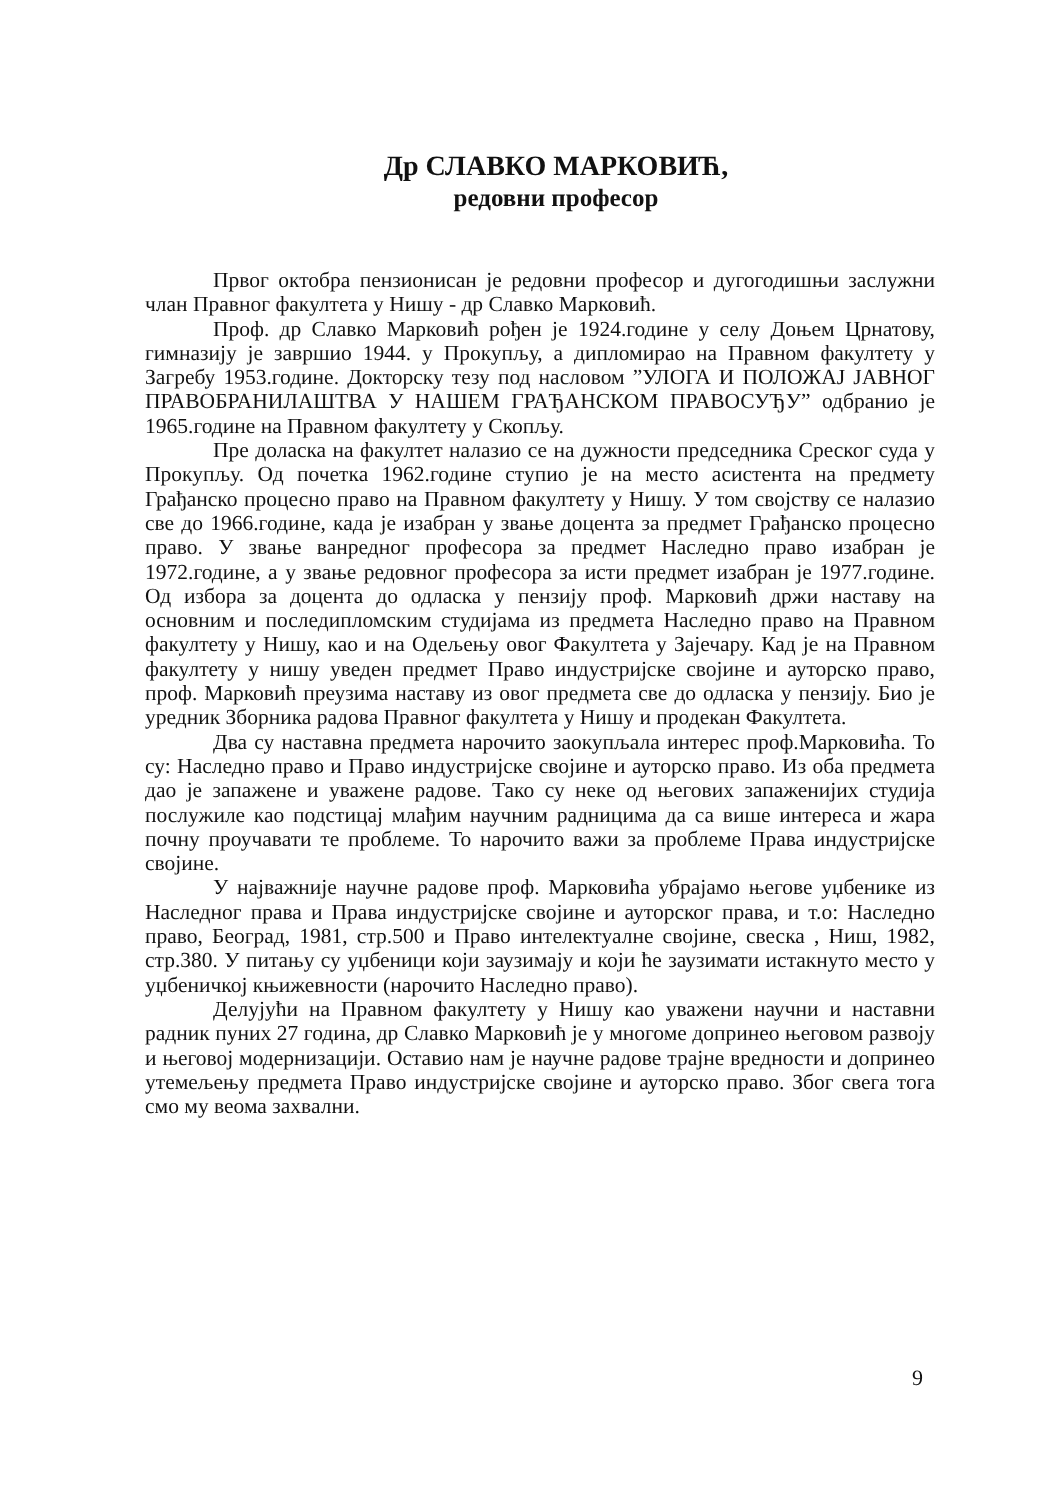Др СЛАВКО МАРКОВИЋ,
редовни професор
Првог октобра пензионисан је редовни професор и дугогодишњи заслужни члан Правног факултета у Нишу - др Славко Марковић.
Проф. др Славко Марковић рођен је 1924.године у селу Доњем Црнатову, гимназију је завршио 1944. у Прокупљу, а дипломирао на Правном факултету у Загребу 1953.године. Докторску тезу под насловом ”УЛОГА И ПОЛОЖАЈ ЈАВНОГ ПРАВОБРАНИЛАШТВА У НАШЕМ ГРАЂАНСКОМ ПРАВОСУЂУ” одбранио је 1965.године на Правном факултету у Скопљу.
Пре доласка на факултет налазио се на дужности председника Среског суда у Прокупљу. Од почетка 1962.године ступио је на место асистента на предмету Грађанско процесно право на Правном факултету у Нишу. У том својству се налазио све до 1966.године, када је изабран у звање доцента за предмет Грађанско процесно право. У звање ванредног професора за предмет Наследно право изабран је 1972.године, а у звање редовног професора за исти предмет изабран је 1977.године. Од избора за доцента до одласка у пензију проф. Марковић држи наставу на основним и последипломским студијама из предмета Наследно право на Правном факултету у Нишу, као и на Одељењу овог Факултета у Зајечару. Кад је на Правном факултету у нишу уведен предмет Право индустријске својине и ауторско право, проф. Марковић преузима наставу из овог предмета све до одласка у пензију. Био је уредник Зборника радова Правног факултета у Нишу и продекан Факултета.
Два су наставна предмета нарочито заокупљала интерес проф.Марковића. То су: Наследно право и Право индустријске својине и ауторско право. Из оба предмета дао је запажене и уважене радове. Тако су неке од његових запаженијих студија послужиле као подстицај млађим научним радницима да са више интереса и жара почну проучавати те проблеме. То нарочито важи за проблеме Права индустријске својине.
У најважније научне радове проф. Марковића убрајамо његове уџбенике из Наследног права и Права индустријске својине и ауторског права, и т.о: Наследно право, Београд, 1981, стр.500 и Право интелектуалне својине, свеска , Ниш, 1982, стр.380. У питању су уџбеници који заузимају и који ће заузимати истакнуто место у уџбеничкој књижевности (нарочито Наследно право).
Делујући на Правном факултету у Нишу као уважени научни и наставни радник пуних 27 година, др Славко Марковић је у многоме допринео његовом развоју и његовој модернизацији. Оставио нам је научне радове трајне вредности и допринео утемељењу предмета Право индустријске својине и ауторско право. Због свега тога смо му веома захвални.
9